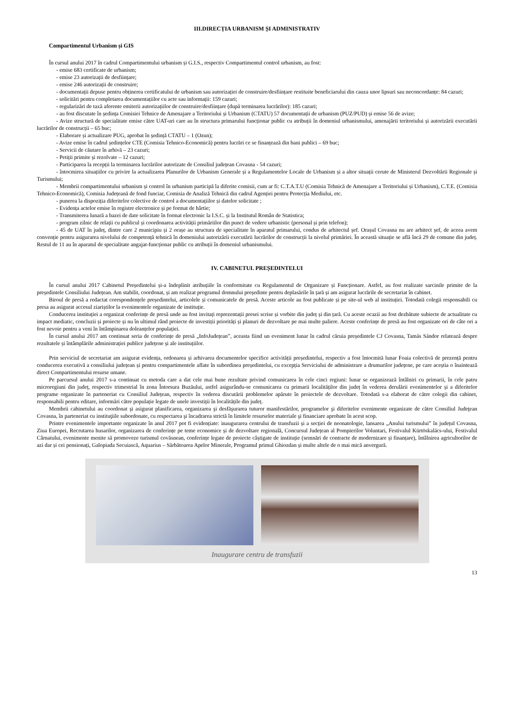III.DIRECȚIA URBANISM ȘI ADMINISTRATIV
Compartimentul Urbanism și GIS
În cursul anului 2017 în cadrul Compartimentului urbanism și G.I.S., respectiv Compartimentul control urbanism, au fost:
- emise 683 certificate de urbanism;
- emise 23 autorizații de desființare;
- emise 246 autorizații de construire;
- documentații depuse pentru obținerea certificatului de urbanism sau autorizației de construire/desființare restituite beneficiarului din cauza unor lipsuri sau neconcordanțe: 84 cazuri;
- solicitări pentru completarea documentațiilor cu acte sau informații: 159 cazuri;
- regularizări de taxă aferente emiterii autorizațiilor de construire/desființare (după terminarea lucrărilor): 185 cazuri;
- au fost discutate în ședința Comisiei Tehnice de Amenajare a Teritoriului și Urbanism (CTATU) 57 documentații de urbanism (PUZ/PUD) și emise 56 de avize;
- Avize structură de specialitate emise către UAT-uri care au în structura primarului funcționar public cu atribuții în domeniul urbanismului, amenajării teritoriului și autorizării executării lucrărilor de construcții – 65 buc;
- Elaborare și actualizare PUG, aprobat în ședință CTATU – 1 (Ozun);
- Avize emise în cadrul ședințelor CTE (Comisia Tehnico-Economică) pentru lucrări ce se finanțează din bani publici – 69 buc;
- Servicii de căutare în arhivă – 23 cazuri;
- Petiții primite și rezolvate – 12 cazuri;
- Participarea la recepții la terminarea lucrărilor autorizate de Consiliul județean Covasna - 54 cazuri;
- întocmirea situațiilor cu privire la actualizarea Planurilor de Urbanism Generale și a Regulamentelor Locale de Urbanism și a altor situații cerute de Ministerul Dezvoltării Regionale și Turismului;
- Membrii compartimentului urbanism și control în urbanism participă la diferite comisii, cum ar fi: C.T.A.T.U (Comisia Tehnică de Amenajare a Teritoriului și Urbanism), C.T.E. (Comisia Tehnico-Economică), Comisia Județeană de fond funciar, Comisia de Analiză Tehnică din cadrul Agenției pentru Protecția Mediului, etc.
- punerea la dispoziția diferitelor colective de control a documentațiilor și datelor solicitate ;
- Evidența actelor emise în registre electronice și pe format de hârtie;
- Transmiterea lunară a bazei de date solicitate în format electronic la I.S.C. și la Institutul Român de Statistica;
- program zilnic de relații cu publicul și coordonarea activității primăriilor din punct de vedere urbanistic (personal și prin telefon);
- 45 de UAT în județ, dintre care 2 municipiu și 2 orașe au structura de specialitate în aparatul primarului, condus de arhitectul șef. Orașul Covasna nu are arhitect șef, de aceea avem convenție pentru asigurarea nivelului de competență tehnică în domeniului autorizării executării lucrărilor de construcții la nivelul primăriei. În această situație se află încă 29 de comune din județ. Restul de 11 au în aparatul de specialitate angajat-funcționar public cu atribuții în domeniul urbanismului.
IV. CABINETUL PREȘEDINTELUI
În cursul anului 2017 Cabinetul Președintelui și-a îndeplinit atribuțiile în conformitate cu Regulamentul de Organizare și Funcționare. Astfel, au fost realizate sarcinile primite de la președintele Consiliului Județean. Am stabilit, coordonat, și am realizat programul domnului președinte pentru deplasările în țară și am asigurat lucrările de secretariat în cabinet.
Biroul de presă a redactat corespondențele președintelui, articolele și comunicatele de presă. Aceste articole au fost publicate și pe site-ul web al instituției. Totodată colegii responsabili cu presa au asigurat accesul ziariștilor la evenimentele organizate de instituție.
Conducerea instituției a organizat conferințe de presă unde au fost invitați reprezentații presei scrise și vorbite din județ și din țară. Cu aceste ocazii au fost dezbătute subiecte de actualitate cu impact mediatic, concluzii și proiecte și nu în ultimul rând proiecte de investiții priorități și planuri de dezvoltare pe mai multe paliere. Aceste conferințe de presă au fost organizate ori de câte ori a fost nevoie pentru a veni în întâmpinarea doleanțelor populației.
În cursul anului 2017 am continuat seria de conferințe de presă „InfoJudețean”, aceasta fiind un eveniment lunar în cadrul căruia președintele CJ Covasna, Tamás Sándor relatează despre rezultatele și întâmplările administrației publice județene și ale instituțiilor.
Prin serviciul de secretariat am asigurat evidența, ordonarea și arhivarea documentelor specifice activității președintelui, respectiv a fost întocmită lunar Foaia colectivă de prezență pentru conducerea executivă a consiliului județean și pentru compartimentele aflate în subordinea președintelui, cu excepția Serviciului de administrare a drumurilor județene, pe care aceștia o înaintează direct Compartimentului resurse umane.
Pe parcursul anului 2017 s-a continuat cu metoda care a dat cele mai bune rezultate privind comunicarea în cele cinci regiuni: lunar se organizează întâlniri cu primarii, în cele patru microregiuni din județ, respectiv trimestrial în zona Întorsura Buzăului, astfel asigurându-se comunicarea cu primarii localităților din județ în vederea derulării evenimentelor și a diferitelor programe organizate în parteneriat cu Consiliul Județean, respectiv în vederea discutării problemelor apărute în proiectele de dezvoltare. Totodată s-a elaborat de către colegii din cabinet, responsabili pentru editare, informări către populație legate de unele investiții în localitățile din județ.
Membrii cabinetului au coordonat şi asigurat planificarea, organizarea şi desfăşurarea tuturor manifestărilor, programelor şi diferitelor evenimente organizate de către Consiliul Judeţean Covasna, în parteneriat cu instituţiile subordonate, cu respectarea şi încadrarea strictă în limitele resurselor materiale şi financiare aprobate în acest scop.
Printre evenimentele importante organizate în anul 2017 pot fi evidențiate: inaugurarea centrului de transfuzii și a secției de neonatologie, lansarea „Anului turismului” în județul Covasna, Ziua Europei, Recrutarea husarilor, organizarea de conferințe pe teme economice și de dezvoltare regională, Concursul Județean al Pompierilor Voluntari, Festivalul Kürtöskalács-ului, Festivalul Cârnatului, evenimente menite să promoveze turismul covăsnean, conferințe legate de proiecte câștigate de instituție (semnări de contracte de modernizare și finanțare), întâlnirea agricultorilor de azi dar și cei pensionați, Galopiada Secuiască, Aquarius – Sărbătoarea Apelor Minerale, Programul primul Ghiozdan și multe altele de o mai mică anvergură.
Inaugurare centru de transfuzii
13